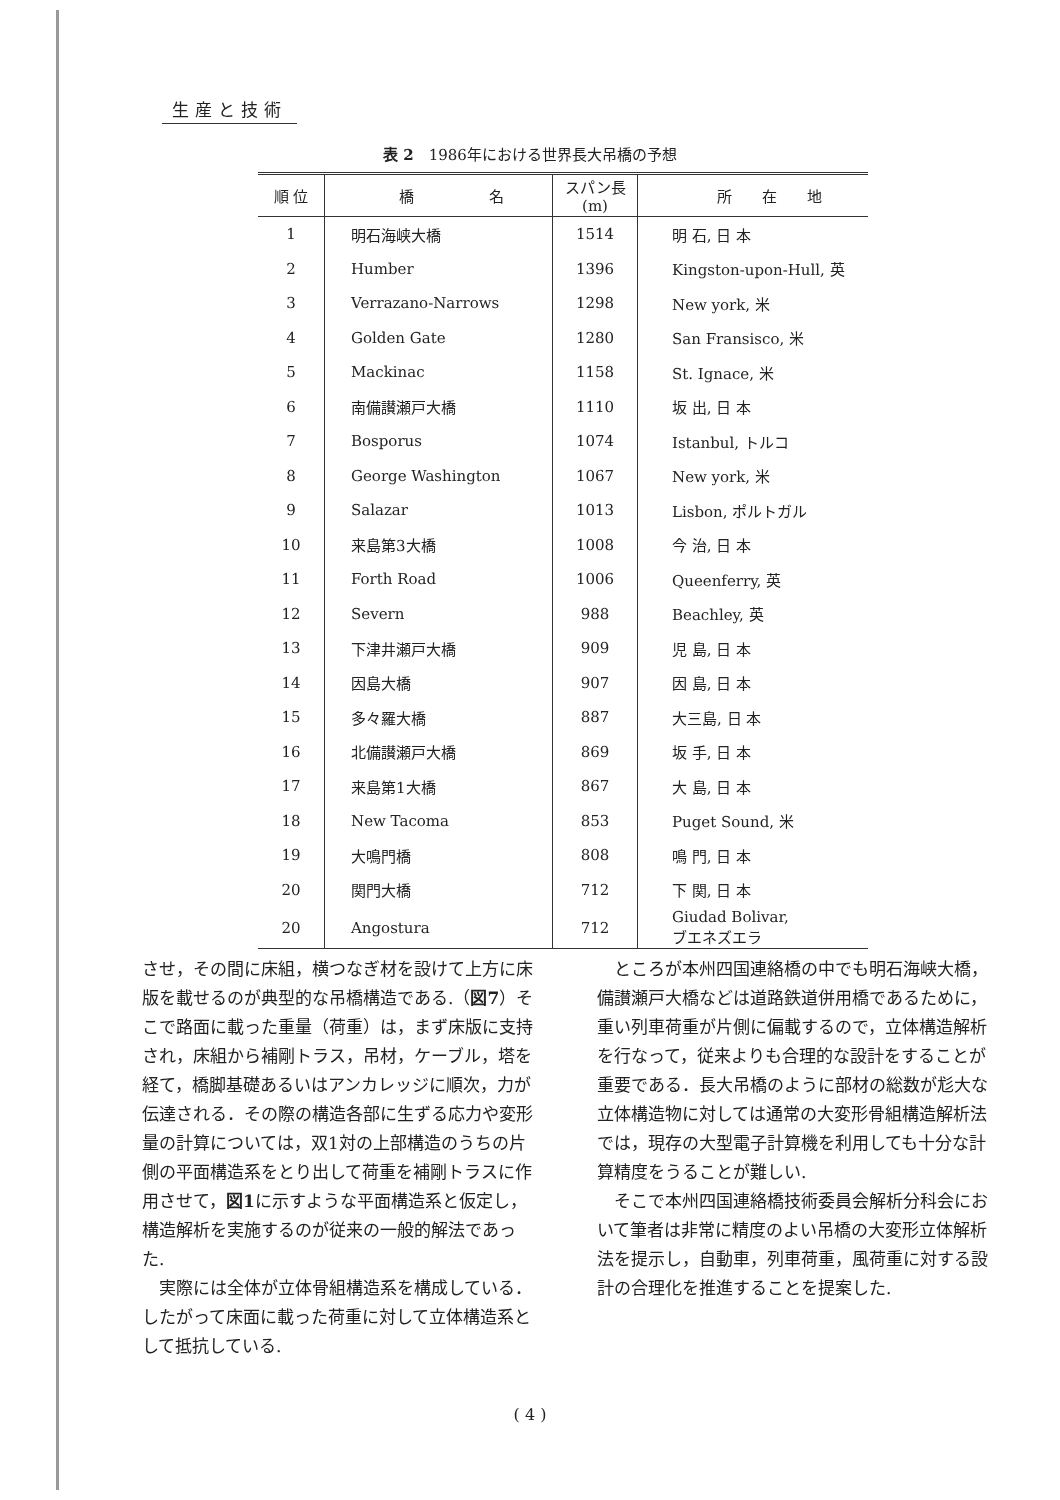生産と技術
表 2　1986年における世界長大吊橋の予想
| 順 位 | 橋 名 | スパン長 (m) | 所 在 地 |
| --- | --- | --- | --- |
| 1 | 明石海峡大橋 | 1514 | 明 石, 日 本 |
| 2 | Humber | 1396 | Kingston-upon-Hull, 英 |
| 3 | Verrazano-Narrows | 1298 | New york, 米 |
| 4 | Golden Gate | 1280 | San Fransisco, 米 |
| 5 | Mackinac | 1158 | St. Ignace, 米 |
| 6 | 南備讃瀬戸大橋 | 1110 | 坂 出, 日 本 |
| 7 | Bosporus | 1074 | Istanbul, トルコ |
| 8 | George Washington | 1067 | New york, 米 |
| 9 | Salazar | 1013 | Lisbon, ポルトガル |
| 10 | 来島第3大橋 | 1008 | 今 治, 日 本 |
| 11 | Forth Road | 1006 | Queenferry, 英 |
| 12 | Severn | 988 | Beachley, 英 |
| 13 | 下津井瀬戸大橋 | 909 | 児 島, 日 本 |
| 14 | 因島大橋 | 907 | 因 島, 日 本 |
| 15 | 多々羅大橋 | 887 | 大三島, 日 本 |
| 16 | 北備讃瀬戸大橋 | 869 | 坂 手, 日 本 |
| 17 | 来島第1大橋 | 867 | 大 島, 日 本 |
| 18 | New Tacoma | 853 | Puget Sound, 米 |
| 19 | 大鳴門橋 | 808 | 鳴 門, 日 本 |
| 20 | 関門大橋 | 712 | 下 関, 日 本 |
| 20 | Angostura | 712 | Giudad Bolivar, ブエネズエラ |
させ，その間に床組，横つなぎ材を設けて上方に床版を載せるのが典型的な吊橋構造である.（図7）そこで路面に載った重量（荷重）は，まず床版に支持され，床組から補剛トラス，吊材，ケーブル，塔を経て，橋脚基礎あるいはアンカレッジに順次，力が伝達される．その際の構造各部に生ずる応力や変形量の計算については，双1対の上部構造のうちの片側の平面構造系をとり出して荷重を補剛トラスに作用させて，図1に示すような平面構造系と仮定し，構造解析を実施するのが従来の一般的解法であった.
実際には全体が立体骨組構造系を構成している．したがって床面に載った荷重に対して立体構造系として抵抗している.
ところが本州四国連絡橋の中でも明石海峡大橋，備讃瀬戸大橋などは道路鉄道併用橋であるために，重い列車荷重が片側に偏載するので，立体構造解析を行なって，従来よりも合理的な設計をすることが重要である．長大吊橋のように部材の総数が尨大な立体構造物に対しては通常の大変形骨組構造解析法では，現存の大型電子計算機を利用しても十分な計算精度をうることが難しい.
そこで本州四国連絡橋技術委員会解析分科会において筆者は非常に精度のよい吊橋の大変形立体解析法を提示し，自動車，列車荷重，風荷重に対する設計の合理化を推進することを提案した.
( 4 )